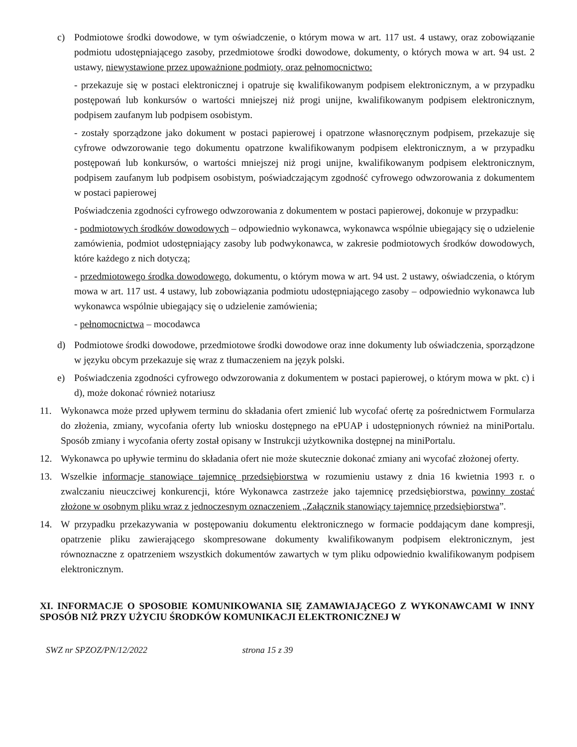c) Podmiotowe środki dowodowe, w tym oświadczenie, o którym mowa w art. 117 ust. 4 ustawy, oraz zobowiązanie podmiotu udostępniającego zasoby, przedmiotowe środki dowodowe, dokumenty, o których mowa w art. 94 ust. 2 ustawy, niewystawione przez upoważnione podmioty, oraz pełnomocnictwo:
- przekazuje się w postaci elektronicznej i opatruje się kwalifikowanym podpisem elektronicznym, a w przypadku postępowań lub konkursów o wartości mniejszej niż progi unijne, kwalifikowanym podpisem elektronicznym, podpisem zaufanym lub podpisem osobistym.
- zostały sporządzone jako dokument w postaci papierowej i opatrzone własnoręcznym podpisem, przekazuje się cyfrowe odwzorowanie tego dokumentu opatrzone kwalifikowanym podpisem elektronicznym, a w przypadku postępowań lub konkursów, o wartości mniejszej niż progi unijne, kwalifikowanym podpisem elektronicznym, podpisem zaufanym lub podpisem osobistym, poświadczającym zgodność cyfrowego odwzorowania z dokumentem w postaci papierowej
Poświadczenia zgodności cyfrowego odwzorowania z dokumentem w postaci papierowej, dokonuje w przypadku:
- podmiotowych środków dowodowych – odpowiednio wykonawca, wykonawca wspólnie ubiegający się o udzielenie zamówienia, podmiot udostępniający zasoby lub podwykonawca, w zakresie podmiotowych środków dowodowych, które każdego z nich dotyczą;
- przedmiotowego środka dowodowego, dokumentu, o którym mowa w art. 94 ust. 2 ustawy, oświadczenia, o którym mowa w art. 117 ust. 4 ustawy, lub zobowiązania podmiotu udostępniającego zasoby – odpowiednio wykonawca lub wykonawca wspólnie ubiegający się o udzielenie zamówienia;
- pełnomocnictwa – mocodawca
d) Podmiotowe środki dowodowe, przedmiotowe środki dowodowe oraz inne dokumenty lub oświadczenia, sporządzone w języku obcym przekazuje się wraz z tłumaczeniem na język polski.
e) Poświadczenia zgodności cyfrowego odwzorowania z dokumentem w postaci papierowej, o którym mowa w pkt. c) i d), może dokonać również notariusz
11. Wykonawca może przed upływem terminu do składania ofert zmienić lub wycofać ofertę za pośrednictwem Formularza do złożenia, zmiany, wycofania oferty lub wniosku dostępnego na ePUAP i udostępnionych również na miniPortalu. Sposób zmiany i wycofania oferty został opisany w Instrukcji użytkownika dostępnej na miniPortalu.
12. Wykonawca po upływie terminu do składania ofert nie może skutecznie dokonać zmiany ani wycofać złożonej oferty.
13. Wszelkie informacje stanowiące tajemnicę przedsiębiorstwa w rozumieniu ustawy z dnia 16 kwietnia 1993 r. o zwalczaniu nieuczciwej konkurencji, które Wykonawca zastrzeże jako tajemnicę przedsiębiorstwa, powinny zostać złożone w osobnym pliku wraz z jednoczesnym oznaczeniem „Załącznik stanowiący tajemnicę przedsiębiorstwa”.
14. W przypadku przekazywania w postępowaniu dokumentu elektronicznego w formacie poddającym dane kompresji, opatrzenie pliku zawierającego skompresowane dokumenty kwalifikowanym podpisem elektronicznym, jest równoznaczne z opatrzeniem wszystkich dokumentów zawartych w tym pliku odpowiednio kwalifikowanym podpisem elektronicznym.
XI. INFORMACJE O SPOSOBIE KOMUNIKOWANIA SIĘ ZAMAWIAJĄCEGO Z WYKONAWCAMI W INNY SPOSÓB NIŻ PRZY UŻYCIU ŚRODKÓW KOMUNIKACJI ELEKTRONICZNEJ W
SWZ nr SPZOZ/PN/12/2022 strona 15 z 39